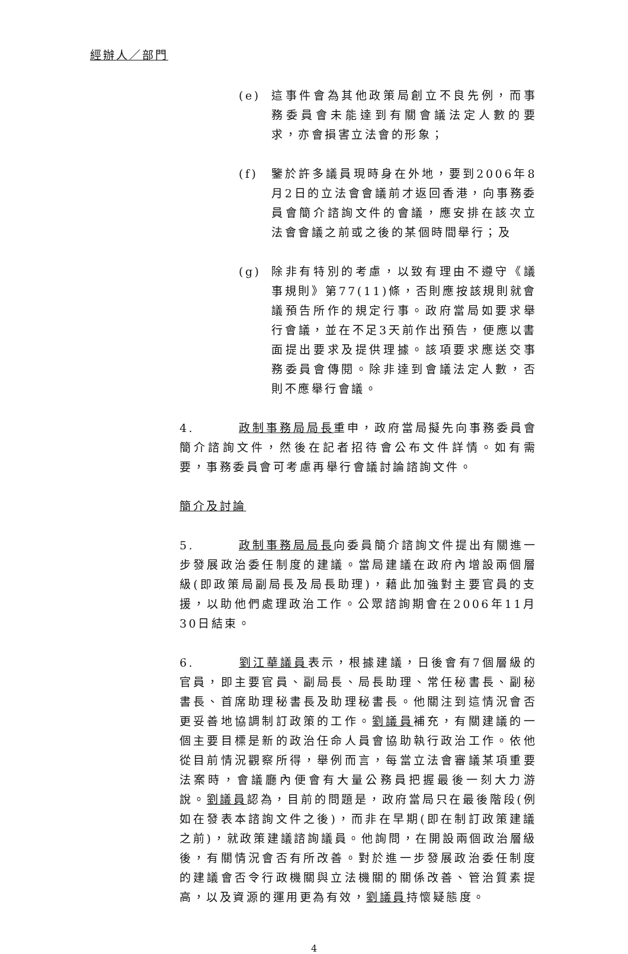經辦人／部門
(e) 這事件會為其他政策局創立不良先例，而事務委員會未能達到有關會議法定人數的要求，亦會損害立法會的形象；
(f) 鑒於許多議員現時身在外地，要到2006年8月2日的立法會會議前才返回香港，向事務委員會簡介諮詢文件的會議，應安排在該次立法會會議之前或之後的某個時間舉行；及
(g) 除非有特別的考慮，以致有理由不遵守《議事規則》第77(11)條，否則應按該規則就會議預告所作的規定行事。政府當局如要求舉行會議，並在不足3天前作出預告，便應以書面提出要求及提供理據。該項要求應送交事務委員會傳閱。除非達到會議法定人數，否則不應舉行會議。
4. 政制事務局局長重申，政府當局擬先向事務委員會簡介諮詢文件，然後在記者招待會公布文件詳情。如有需要，事務委員會可考慮再舉行會議討論諮詢文件。
簡介及討論
5. 政制事務局局長向委員簡介諮詢文件提出有關進一步發展政治委任制度的建議。當局建議在政府內增設兩個層級(即政策局副局長及局長助理)，藉此加強對主要官員的支援，以助他們處理政治工作。公眾諮詢期會在2006年11月30日結束。
6. 劉江華議員表示，根據建議，日後會有7個層級的官員，即主要官員、副局長、局長助理、常任秘書長、副秘書長、首席助理秘書長及助理秘書長。他關注到這情況會否更妥善地協調制訂政策的工作。劉議員補充，有關建議的一個主要目標是新的政治任命人員會協助執行政治工作。依他從目前情況觀察所得，舉例而言，每當立法會審議某項重要法案時，會議廳內便會有大量公務員把握最後一刻大力游說。劉議員認為，目前的問題是，政府當局只在最後階段(例如在發表本諮詢文件之後)，而非在早期(即在制訂政策建議之前)，就政策建議諮詢議員。他詢問，在開設兩個政治層級後，有關情況會否有所改善。對於進一步發展政治委任制度的建議會否令行政機關與立法機關的關係改善、管治質素提高，以及資源的運用更為有效，劉議員持懷疑態度。
4